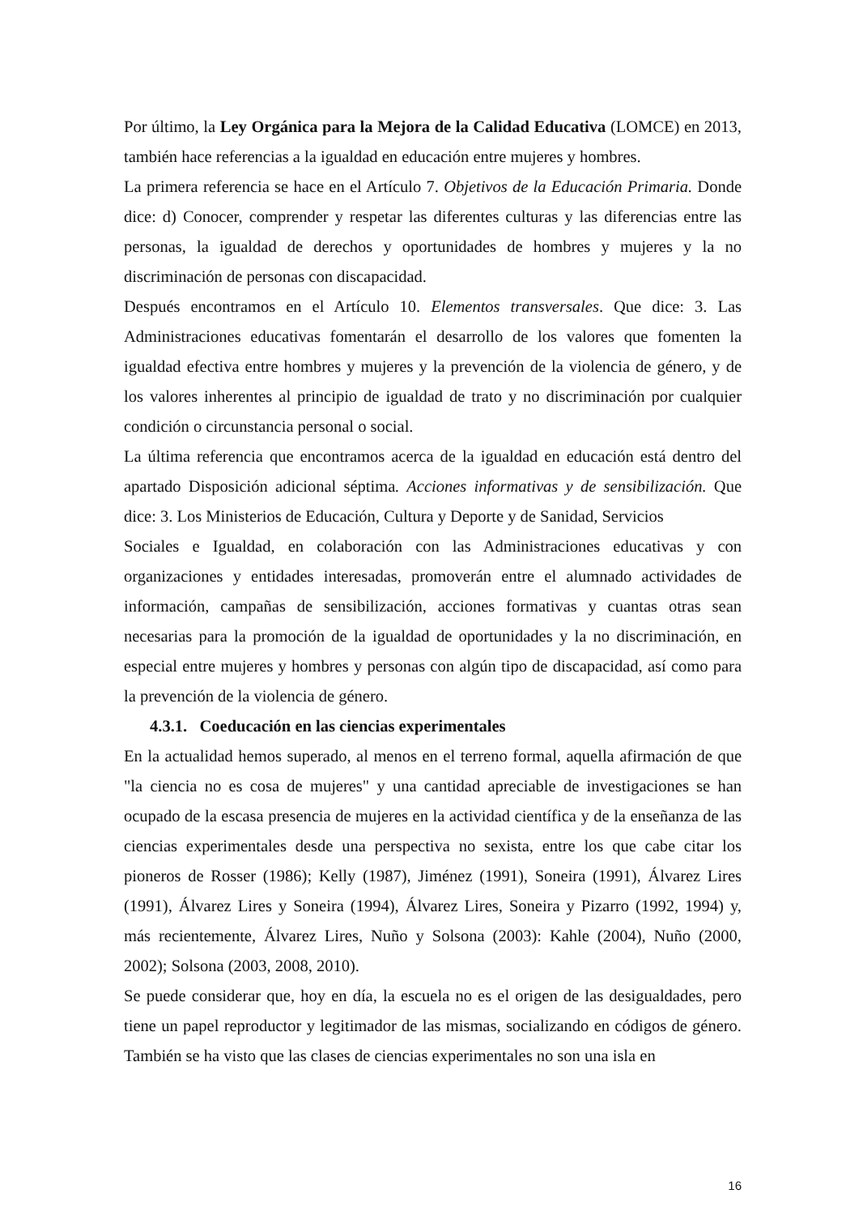Por último, la Ley Orgánica para la Mejora de la Calidad Educativa (LOMCE) en 2013, también hace referencias a la igualdad en educación entre mujeres y hombres.
La primera referencia se hace en el Artículo 7. Objetivos de la Educación Primaria. Donde dice: d) Conocer, comprender y respetar las diferentes culturas y las diferencias entre las personas, la igualdad de derechos y oportunidades de hombres y mujeres y la no discriminación de personas con discapacidad.
Después encontramos en el Artículo 10. Elementos transversales. Que dice: 3. Las Administraciones educativas fomentarán el desarrollo de los valores que fomenten la igualdad efectiva entre hombres y mujeres y la prevención de la violencia de género, y de los valores inherentes al principio de igualdad de trato y no discriminación por cualquier condición o circunstancia personal o social.
La última referencia que encontramos acerca de la igualdad en educación está dentro del apartado Disposición adicional séptima. Acciones informativas y de sensibilización. Que dice: 3. Los Ministerios de Educación, Cultura y Deporte y de Sanidad, Servicios
Sociales e Igualdad, en colaboración con las Administraciones educativas y con organizaciones y entidades interesadas, promoverán entre el alumnado actividades de información, campañas de sensibilización, acciones formativas y cuantas otras sean necesarias para la promoción de la igualdad de oportunidades y la no discriminación, en especial entre mujeres y hombres y personas con algún tipo de discapacidad, así como para la prevención de la violencia de género.
4.3.1. Coeducación en las ciencias experimentales
En la actualidad hemos superado, al menos en el terreno formal, aquella afirmación de que "la ciencia no es cosa de mujeres" y una cantidad apreciable de investigaciones se han ocupado de la escasa presencia de mujeres en la actividad científica y de la enseñanza de las ciencias experimentales desde una perspectiva no sexista, entre los que cabe citar los pioneros de Rosser (1986); Kelly (1987), Jiménez (1991), Soneira (1991), Álvarez Lires (1991), Álvarez Lires y Soneira (1994), Álvarez Lires, Soneira y Pizarro (1992, 1994) y, más recientemente, Álvarez Lires, Nuño y Solsona (2003): Kahle (2004), Nuño (2000, 2002); Solsona (2003, 2008, 2010).
Se puede considerar que, hoy en día, la escuela no es el origen de las desigualdades, pero tiene un papel reproductor y legitimador de las mismas, socializando en códigos de género. También se ha visto que las clases de ciencias experimentales no son una isla en
16